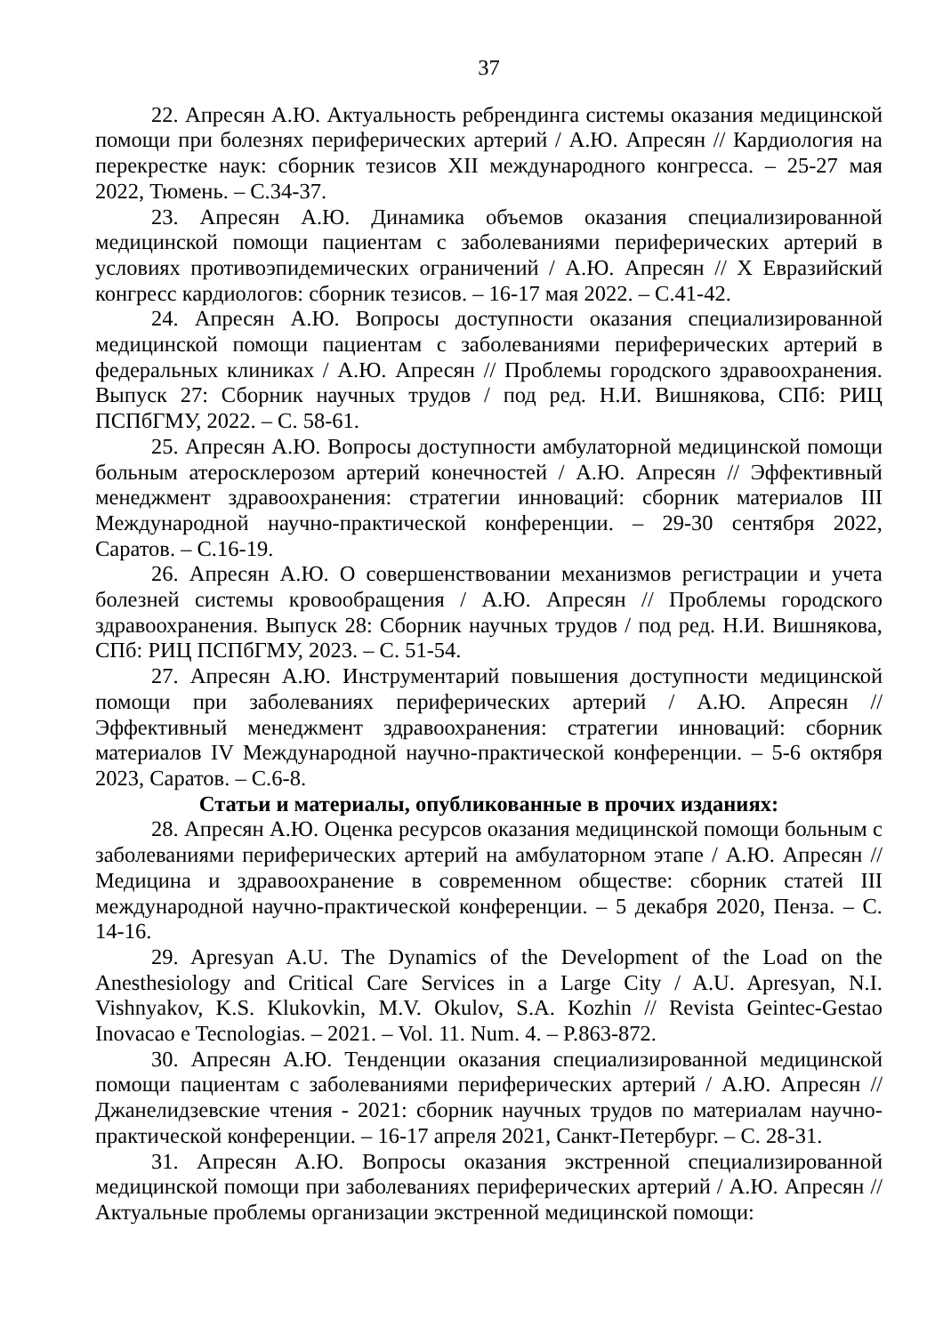37
22. Апресян А.Ю. Актуальность ребрендинга системы оказания медицинской помощи при болезнях периферических артерий / А.Ю. Апресян // Кардиология на перекрестке наук: сборник тезисов XII международного конгресса. – 25-27 мая 2022, Тюмень. – С.34-37.
23. Апресян А.Ю. Динамика объемов оказания специализированной медицинской помощи пациентам с заболеваниями периферических артерий в условиях противоэпидемических ограничений / А.Ю. Апресян // X Евразийский конгресс кардиологов: сборник тезисов. – 16-17 мая 2022. – С.41-42.
24. Апресян А.Ю. Вопросы доступности оказания специализированной медицинской помощи пациентам с заболеваниями периферических артерий в федеральных клиниках / А.Ю. Апресян // Проблемы городского здравоохранения. Выпуск 27: Сборник научных трудов / под ред. Н.И. Вишнякова, СПб: РИЦ ПСПбГМУ, 2022. – С. 58-61.
25. Апресян А.Ю. Вопросы доступности амбулаторной медицинской помощи больным атеросклерозом артерий конечностей / А.Ю. Апресян // Эффективный менеджмент здравоохранения: стратегии инноваций: сборник материалов III Международной научно-практической конференции. – 29-30 сентября 2022, Саратов. – С.16-19.
26. Апресян А.Ю. О совершенствовании механизмов регистрации и учета болезней системы кровообращения / А.Ю. Апресян // Проблемы городского здравоохранения. Выпуск 28: Сборник научных трудов / под ред. Н.И. Вишнякова, СПб: РИЦ ПСПбГМУ, 2023. – С. 51-54.
27. Апресян А.Ю. Инструментарий повышения доступности медицинской помощи при заболеваниях периферических артерий / А.Ю. Апресян // Эффективный менеджмент здравоохранения: стратегии инноваций: сборник материалов IV Международной научно-практической конференции. – 5-6 октября 2023, Саратов. – С.6-8.
Статьи и материалы, опубликованные в прочих изданиях:
28. Апресян А.Ю. Оценка ресурсов оказания медицинской помощи больным с заболеваниями периферических артерий на амбулаторном этапе / А.Ю. Апресян // Медицина и здравоохранение в современном обществе: сборник статей III международной научно-практической конференции. – 5 декабря 2020, Пенза. – С. 14-16.
29. Apresyan A.U. The Dynamics of the Development of the Load on the Anesthesiology and Critical Care Services in a Large City / A.U. Apresyan, N.I. Vishnyakov, K.S. Klukovkin, M.V. Okulov, S.A. Kozhin // Revista Geintec-Gestao Inovacao e Tecnologias. – 2021. – Vol. 11. Num. 4. – P.863-872.
30. Апресян А.Ю. Тенденции оказания специализированной медицинской помощи пациентам с заболеваниями периферических артерий / А.Ю. Апресян // Джанелидзевские чтения - 2021: сборник научных трудов по материалам научно-практической конференции. – 16-17 апреля 2021, Санкт-Петербург. – С. 28-31.
31. Апресян А.Ю. Вопросы оказания экстренной специализированной медицинской помощи при заболеваниях периферических артерий / А.Ю. Апресян // Актуальные проблемы организации экстренной медицинской помощи: